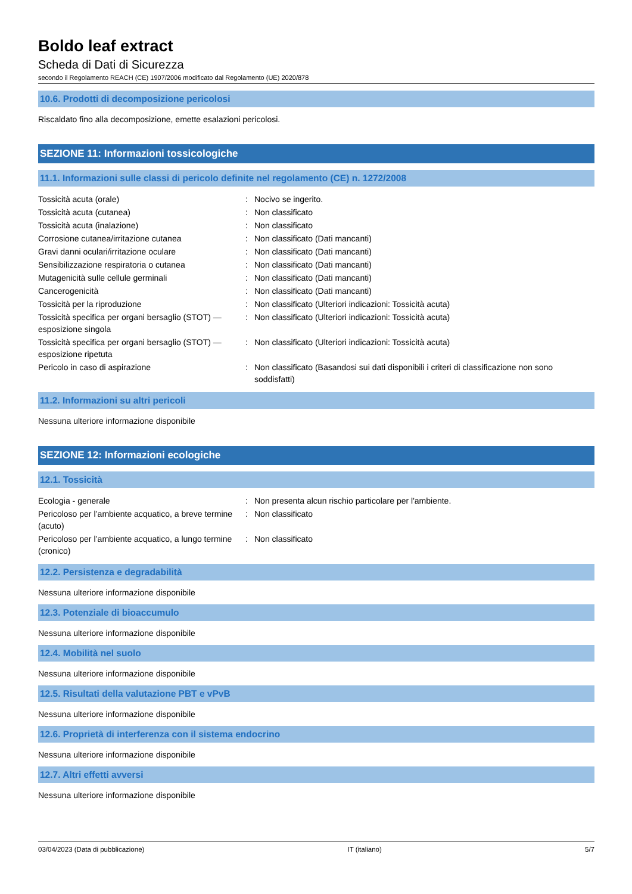Boldo leaf extract
Scheda di Dati di Sicurezza
secondo il Regolamento REACH (CE) 1907/2006 modificato dal Regolamento (UE) 2020/878
10.6. Prodotti di decomposizione pericolosi
Riscaldato fino alla decomposizione, emette esalazioni pericolosi.
SEZIONE 11: Informazioni tossicologiche
11.1. Informazioni sulle classi di pericolo definite nel regolamento (CE) n. 1272/2008
| Tossicità acuta (orale) | : | Nocivo se ingerito. |
| Tossicità acuta (cutanea) | : | Non classificato |
| Tossicità acuta (inalazione) | : | Non classificato |
| Corrosione cutanea/irritazione cutanea | : | Non classificato (Dati mancanti) |
| Gravi danni oculari/irritazione oculare | : | Non classificato (Dati mancanti) |
| Sensibilizzazione respiratoria o cutanea | : | Non classificato (Dati mancanti) |
| Mutagenicità sulle cellule germinali | : | Non classificato (Dati mancanti) |
| Cancerogenicità | : | Non classificato (Dati mancanti) |
| Tossicità per la riproduzione | : | Non classificato (Ulteriori indicazioni: Tossicità acuta) |
| Tossicità specifica per organi bersaglio (STOT) — esposizione singola | : | Non classificato (Ulteriori indicazioni: Tossicità acuta) |
| Tossicità specifica per organi bersaglio (STOT) — esposizione ripetuta | : | Non classificato (Ulteriori indicazioni: Tossicità acuta) |
| Pericolo in caso di aspirazione | : | Non classificato (Basandosi sui dati disponibili i criteri di classificazione non sono soddisfatti) |
11.2. Informazioni su altri pericoli
Nessuna ulteriore informazione disponibile
SEZIONE 12: Informazioni ecologiche
12.1. Tossicità
| Ecologia - generale | : | Non presenta alcun rischio particolare per l'ambiente. |
| Pericoloso per l’ambiente acquatico, a breve termine (acuto) | : | Non classificato |
| Pericoloso per l’ambiente acquatico, a lungo termine (cronico) | : | Non classificato |
12.2. Persistenza e degradabilità
Nessuna ulteriore informazione disponibile
12.3. Potenziale di bioaccumulo
Nessuna ulteriore informazione disponibile
12.4. Mobilità nel suolo
Nessuna ulteriore informazione disponibile
12.5. Risultati della valutazione PBT e vPvB
Nessuna ulteriore informazione disponibile
12.6. Proprietà di interferenza con il sistema endocrino
Nessuna ulteriore informazione disponibile
12.7. Altri effetti avversi
Nessuna ulteriore informazione disponibile
03/04/2023 (Data di pubblicazione) IT (italiano) 5/7